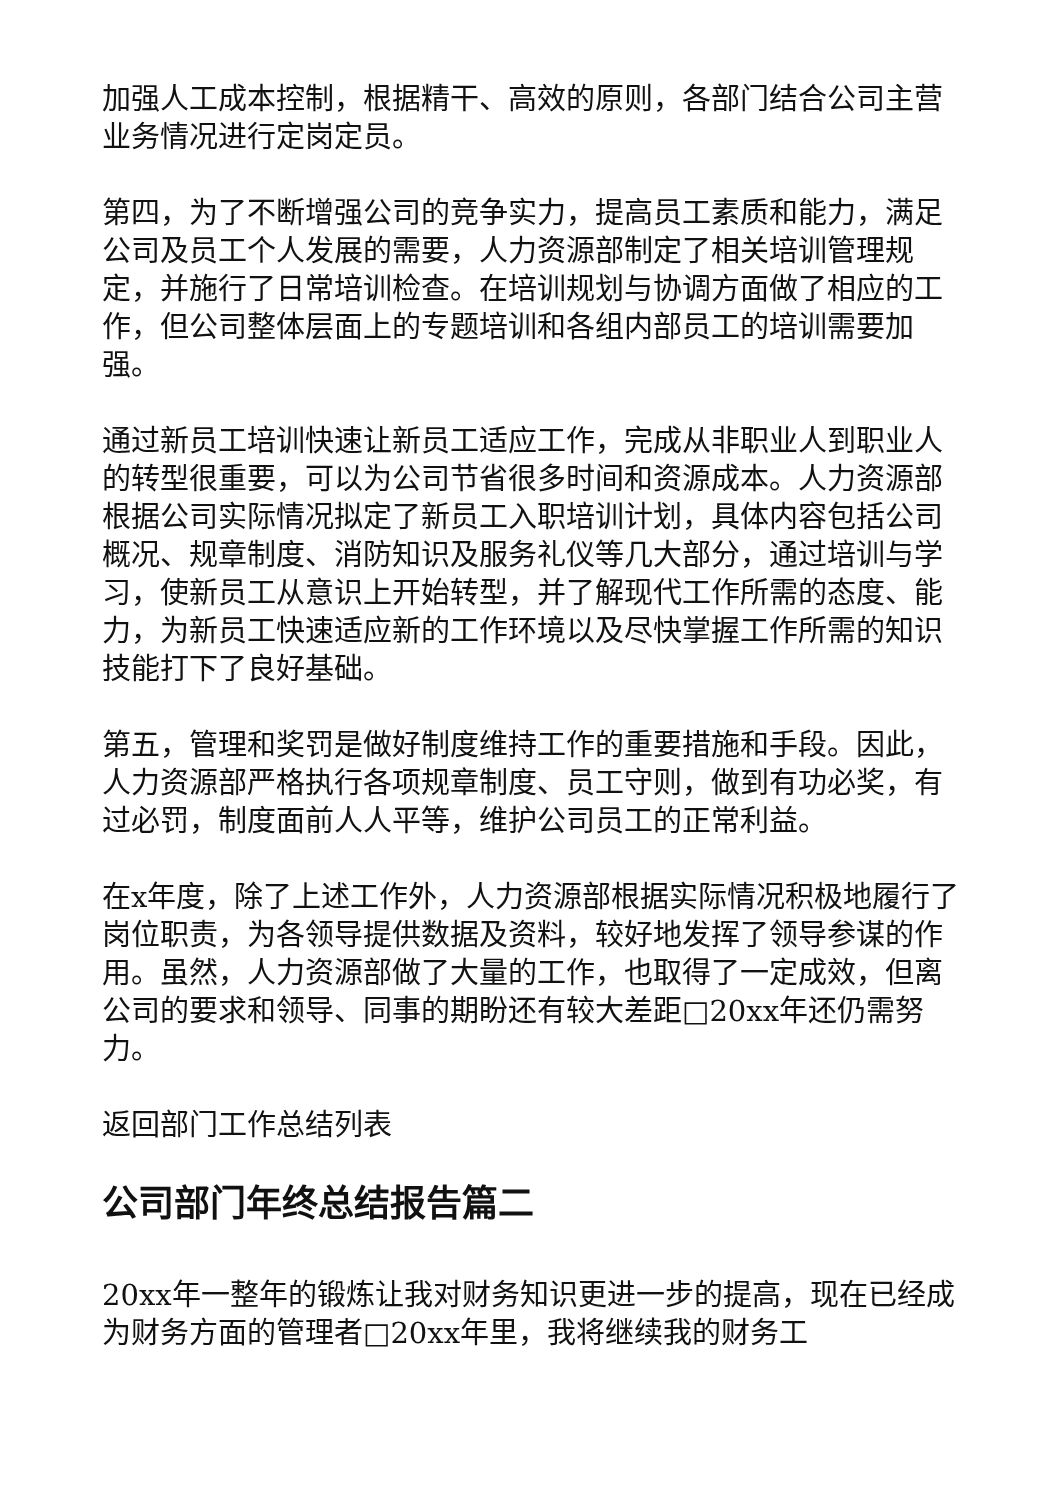加强人工成本控制，根据精干、高效的原则，各部门结合公司主营业务情况进行定岗定员。
第四，为了不断增强公司的竞争实力，提高员工素质和能力，满足公司及员工个人发展的需要，人力资源部制定了相关培训管理规定，并施行了日常培训检查。在培训规划与协调方面做了相应的工作，但公司整体层面上的专题培训和各组内部员工的培训需要加强。
通过新员工培训快速让新员工适应工作，完成从非职业人到职业人的转型很重要，可以为公司节省很多时间和资源成本。人力资源部根据公司实际情况拟定了新员工入职培训计划，具体内容包括公司概况、规章制度、消防知识及服务礼仪等几大部分，通过培训与学习，使新员工从意识上开始转型，并了解现代工作所需的态度、能力，为新员工快速适应新的工作环境以及尽快掌握工作所需的知识技能打下了良好基础。
第五，管理和奖罚是做好制度维持工作的重要措施和手段。因此，人力资源部严格执行各项规章制度、员工守则，做到有功必奖，有过必罚，制度面前人人平等，维护公司员工的正常利益。
在x年度，除了上述工作外，人力资源部根据实际情况积极地履行了岗位职责，为各领导提供数据及资料，较好地发挥了领导参谋的作用。虽然，人力资源部做了大量的工作，也取得了一定成效，但离公司的要求和领导、同事的期盼还有较大差距□20xx年还仍需努力。
返回部门工作总结列表
公司部门年终总结报告篇二
20xx年一整年的锻炼让我对财务知识更进一步的提高，现在已经成为财务方面的管理者□20xx年里，我将继续我的财务工